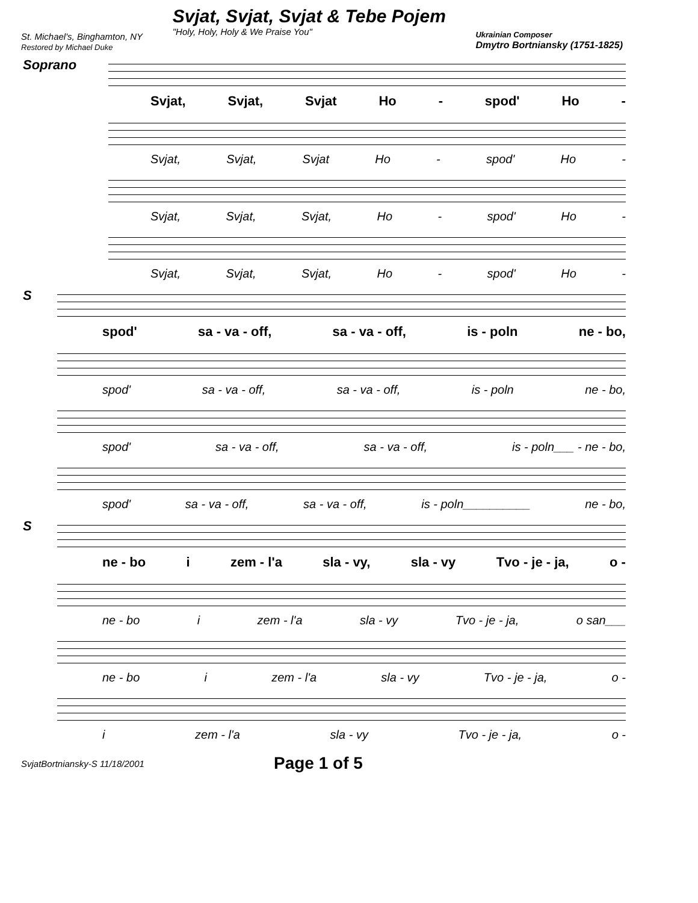St. Michael's, Binghamton, NY
Restored by Michael Duke
Svjat, Svjat, Svjat & Tebe Pojem
"Holy, Holy, Holy & We Praise You"
Ukrainian Composer
Dmytro Bortniansky (1751-1825)
Soprano
Svjat, Svjat, Svjat Ho - spod' Ho -
Svjat, Svjat, Svjat Ho - spod' Ho -
Svjat, Svjat, Svjat, Ho - spod' Ho -
Svjat, Svjat, Svjat, Ho - spod' Ho -
S
spod' sa - va - off, sa - va - off, is - poln ne - bo,
spod' sa - va - off, sa - va - off, is - poln ne - bo,
spod' sa - va - off, sa - va - off, is - poln___ - ne - bo,
spod' sa - va - off, sa - va - off, is - poln__________ ne - bo,
S
ne - bo i zem - l'a sla - vy, sla - vy Tvo - je - ja, o -
ne - bo i zem - l'a sla - vy Tvo - je - ja, o san___
ne - bo i zem - l'a sla - vy Tvo - je - ja, o -
i zem - l'a sla - vy Tvo - je - ja, o -
SvjatBortniansky-S 11/18/2001 Page 1 of 5